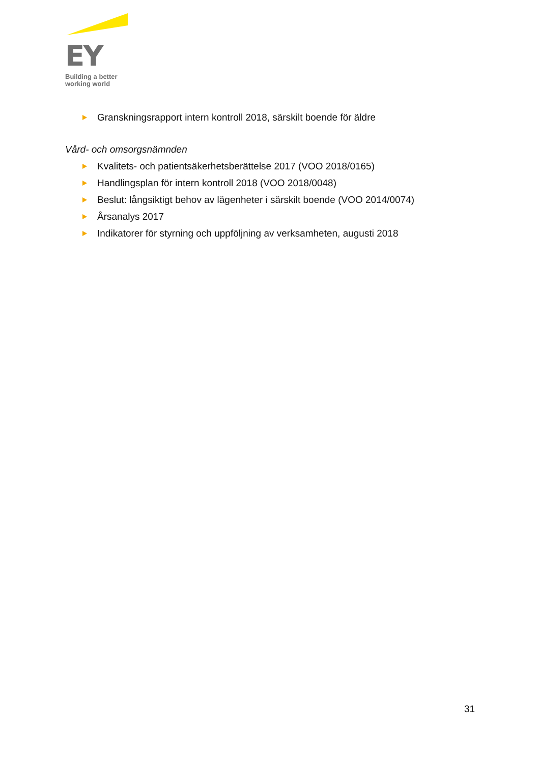EY
Building a better
working world
Granskningsrapport intern kontroll 2018, särskilt boende för äldre
Vård- och omsorgsnämnden
Kvalitets- och patientsäkerhetsberättelse 2017 (VOO 2018/0165)
Handlingsplan för intern kontroll 2018 (VOO 2018/0048)
Beslut: långsiktigt behov av lägenheter i särskilt boende (VOO 2014/0074)
Årsanalys 2017
Indikatorer för styrning och uppföljning av verksamheten, augusti 2018
31